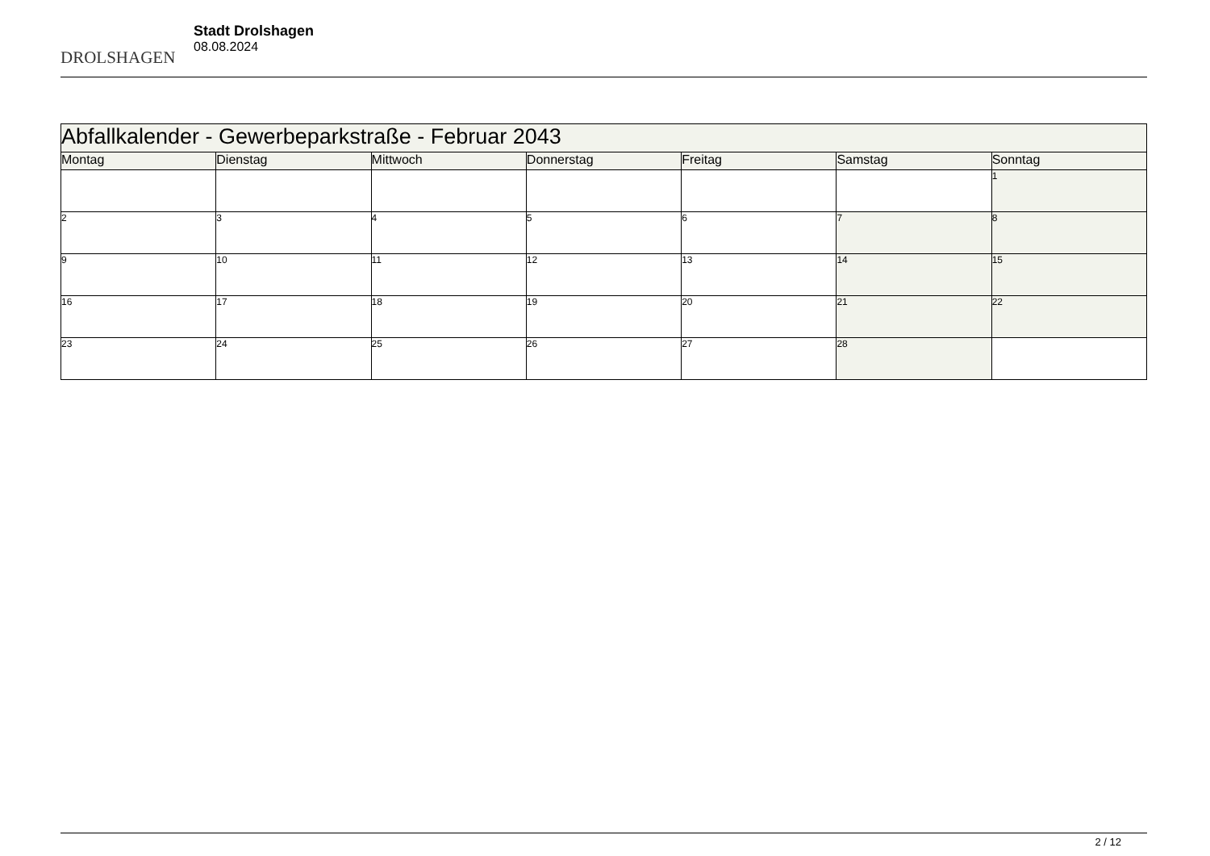DROLSHAGEN
Stadt Drolshagen
08.08.2024
| Abfallkalender - Gewerbeparkstraße - Februar 2043 | | | | | | |
| --- | --- | --- | --- | --- | --- | --- |
| Montag | Dienstag | Mittwoch | Donnerstag | Freitag | Samstag | Sonntag |
| | | | | | | 1 |
| 2 | 3 | 4 | 5 | 6 | 7 | 8 |
| 9 | 10 | 11 | 12 | 13 | 14 | 15 |
| 16 | 17 | 18 | 19 | 20 | 21 | 22 |
| 23 | 24 | 25 | 26 | 27 | 28 | |
2 / 12